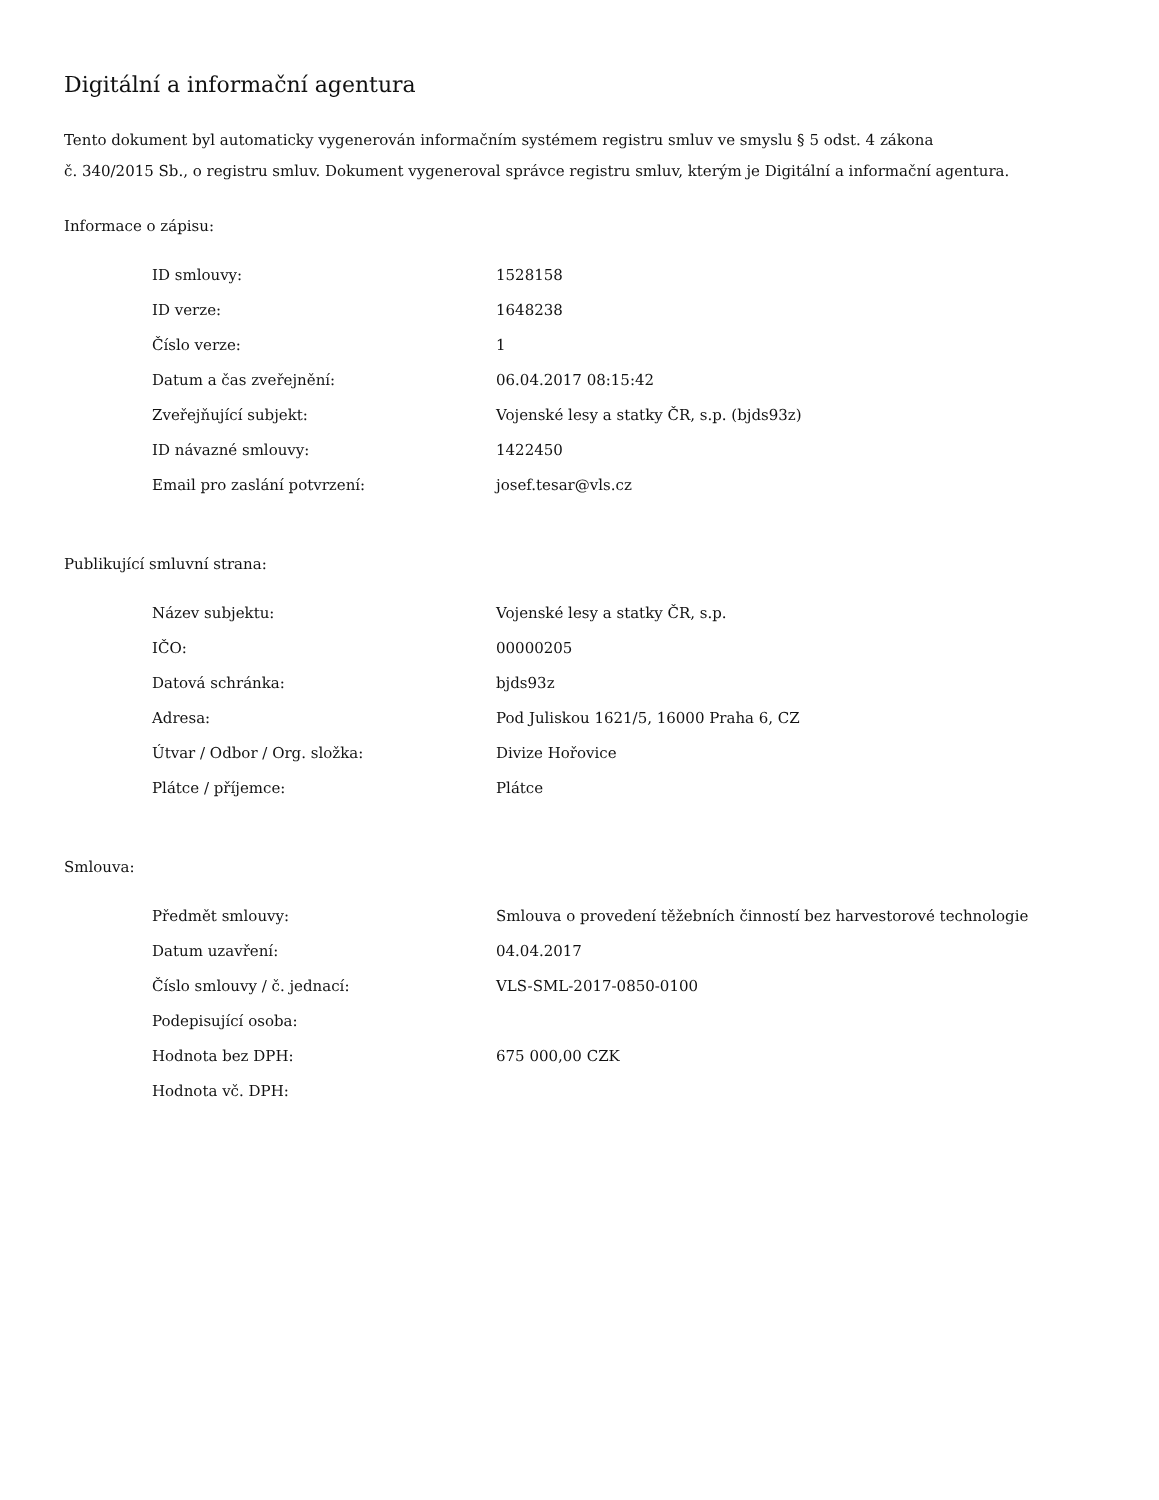Digitální a informační agentura
Tento dokument byl automaticky vygenerován informačním systémem registru smluv ve smyslu § 5 odst. 4 zákona
č. 340/2015 Sb., o registru smluv. Dokument vygeneroval správce registru smluv, kterým je Digitální a informační agentura.
Informace o zápisu:
| ID smlouvy: | 1528158 |
| ID verze: | 1648238 |
| Číslo verze: | 1 |
| Datum a čas zveřejnění: | 06.04.2017 08:15:42 |
| Zveřejňující subjekt: | Vojenské lesy a statky ČR, s.p. (bjds93z) |
| ID návazné smlouvy: | 1422450 |
| Email pro zaslání potvrzení: | josef.tesar@vls.cz |
Publikující smluvní strana:
| Název subjektu: | Vojenské lesy a statky ČR, s.p. |
| IČO: | 00000205 |
| Datová schránka: | bjds93z |
| Adresa: | Pod Juliskou 1621/5, 16000 Praha 6, CZ |
| Útvar / Odbor / Org. složka: | Divize Hořovice |
| Plátce / příjemce: | Plátce |
Smlouva:
| Předmět smlouvy: | Smlouva o provedení těžebních činností bez harvestorové technologie |
| Datum uzavření: | 04.04.2017 |
| Číslo smlouvy / č. jednací: | VLS-SML-2017-0850-0100 |
| Podepisující osoba: | |
| Hodnota bez DPH: | 675 000,00 CZK |
| Hodnota vč. DPH: | |